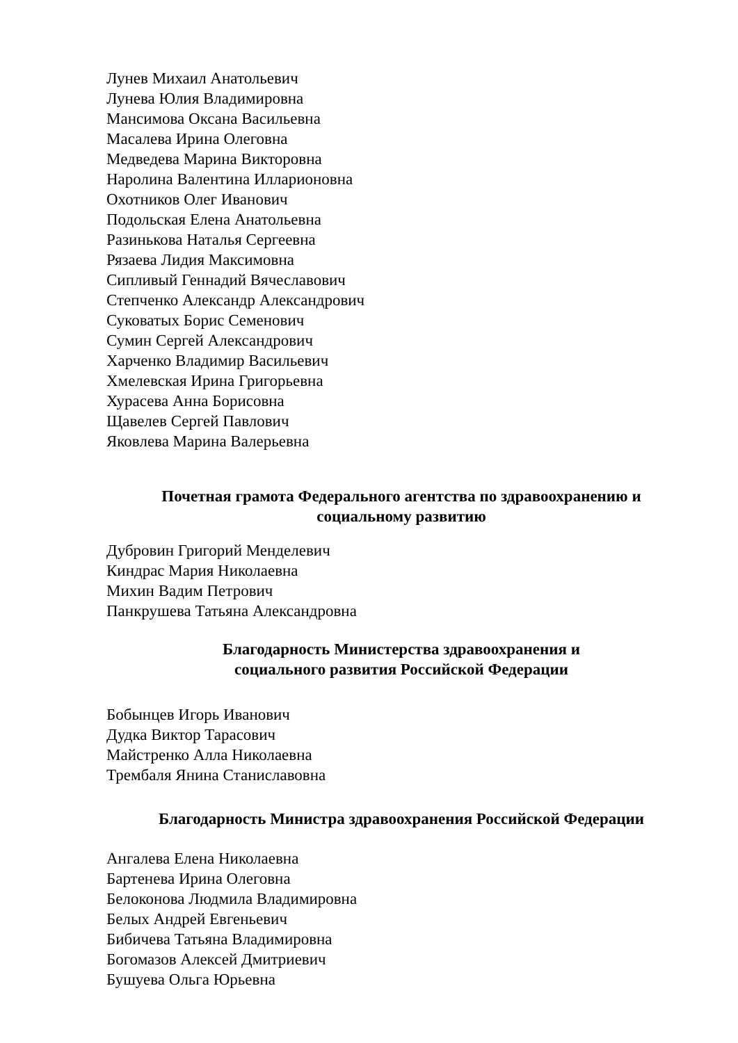Лунев Михаил Анатольевич
Лунева Юлия Владимировна
Мансимова Оксана Васильевна
Масалева Ирина Олеговна
Медведева Марина Викторовна
Наролина Валентина Илларионовна
Охотников Олег Иванович
Подольская Елена Анатольевна
Разинькова Наталья Сергеевна
Рязаева Лидия Максимовна
Сипливый Геннадий Вячеславович
Степченко Александр Александрович
Суковатых Борис Семенович
Сумин Сергей Александрович
Харченко Владимир Васильевич
Хмелевская Ирина Григорьевна
Хурасева Анна Борисовна
Щавелев Сергей Павлович
Яковлева Марина Валерьевна
Почетная грамота Федерального агентства по здравоохранению и
социальному развитию
Дубровин Григорий Менделевич
Киндрас Мария Николаевна
Михин Вадим Петрович
Панкрушева Татьяна Александровна
Благодарность Министерства здравоохранения и
социального развития Российской Федерации
Бобынцев Игорь Иванович
Дудка Виктор Тарасович
Майстренко Алла Николаевна
Трембаля Янина Станиславовна
Благодарность Министра здравоохранения Российской Федерации
Ангалева Елена Николаевна
Бартенева Ирина Олеговна
Белоконова Людмила Владимировна
Белых Андрей Евгеньевич
Бибичева Татьяна Владимировна
Богомазов Алексей Дмитриевич
Бушуева Ольга Юрьевна